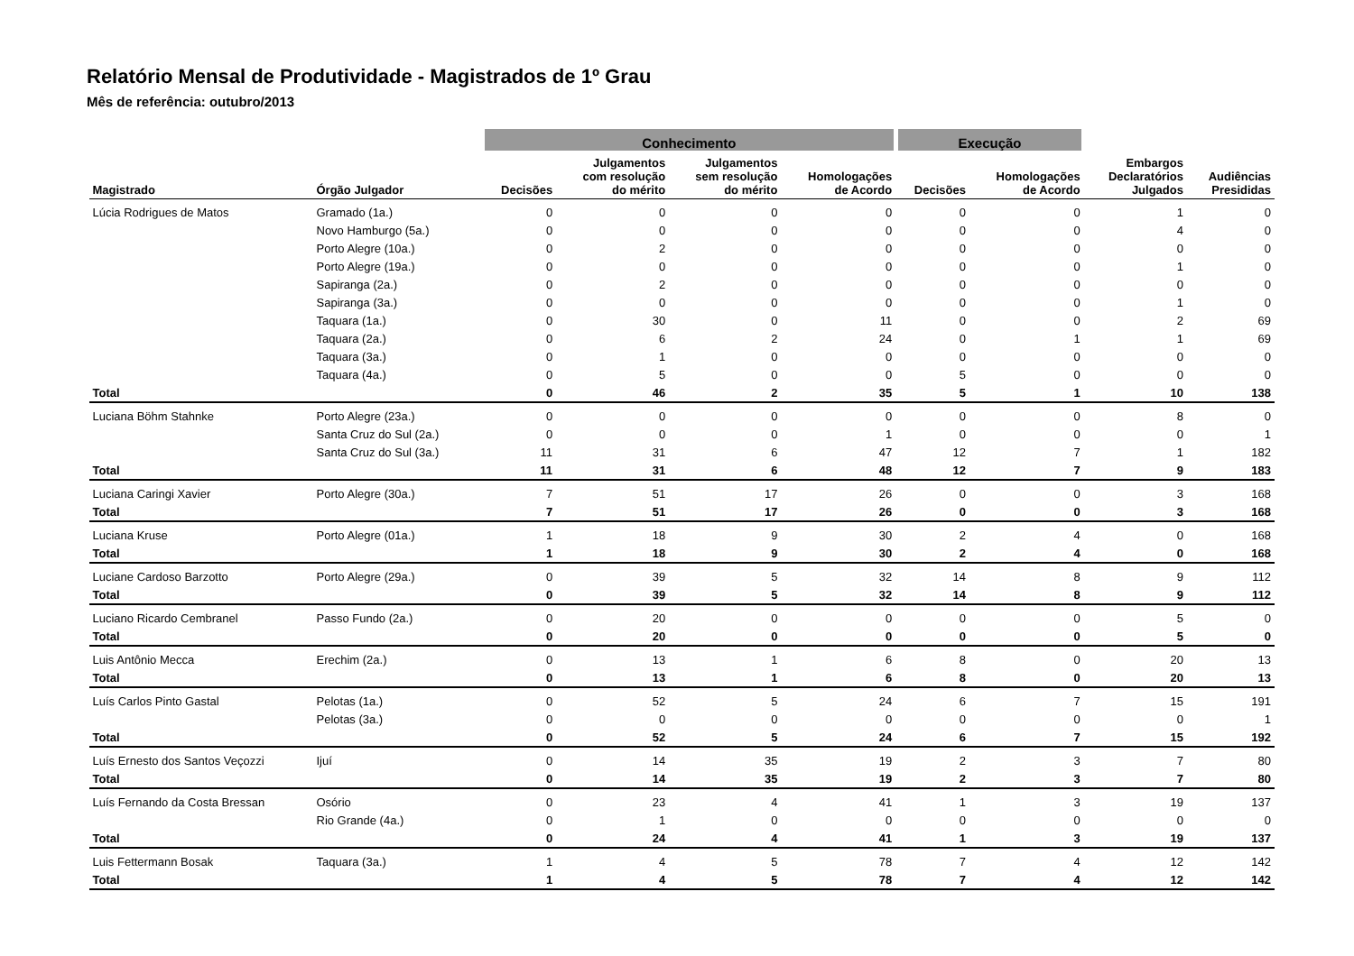Relatório Mensal de Produtividade - Magistrados de 1º Grau
Mês de referência: outubro/2013
| | | Conhecimento | | | | Execução | | | |
| --- | --- | --- | --- | --- | --- | --- | --- | --- | --- |
| Magistrado | Órgão Julgador | Decisões | Julgamentos com resolução do mérito | Julgamentos sem resolução do mérito | Homologações de Acordo | Decisões | Homologações de Acordo | Embargos Declaratórios Julgados | Audiências Presididas |
| Lúcia Rodrigues de Matos | Gramado (1a.) | 0 | 0 | 0 | 0 | 0 | 0 | 1 | 0 |
| | Novo Hamburgo (5a.) | 0 | 0 | 0 | 0 | 0 | 0 | 4 | 0 |
| | Porto Alegre (10a.) | 0 | 2 | 0 | 0 | 0 | 0 | 0 | 0 |
| | Porto Alegre (19a.) | 0 | 0 | 0 | 0 | 0 | 0 | 1 | 0 |
| | Sapiranga (2a.) | 0 | 2 | 0 | 0 | 0 | 0 | 0 | 0 |
| | Sapiranga (3a.) | 0 | 0 | 0 | 0 | 0 | 0 | 1 | 0 |
| | Taquara (1a.) | 0 | 30 | 0 | 11 | 0 | 0 | 2 | 69 |
| | Taquara (2a.) | 0 | 6 | 2 | 24 | 0 | 1 | 1 | 69 |
| | Taquara (3a.) | 0 | 1 | 0 | 0 | 0 | 0 | 0 | 0 |
| | Taquara (4a.) | 0 | 5 | 0 | 0 | 5 | 0 | 0 | 0 |
| Total | | 0 | 46 | 2 | 35 | 5 | 1 | 10 | 138 |
| Luciana Böhm Stahnke | Porto Alegre (23a.) | 0 | 0 | 0 | 0 | 0 | 0 | 8 | 0 |
| | Santa Cruz do Sul (2a.) | 0 | 0 | 0 | 1 | 0 | 0 | 0 | 1 |
| | Santa Cruz do Sul (3a.) | 11 | 31 | 6 | 47 | 12 | 7 | 1 | 182 |
| Total | | 11 | 31 | 6 | 48 | 12 | 7 | 9 | 183 |
| Luciana Caringi Xavier | Porto Alegre (30a.) | 7 | 51 | 17 | 26 | 0 | 0 | 3 | 168 |
| Total | | 7 | 51 | 17 | 26 | 0 | 0 | 3 | 168 |
| Luciana Kruse | Porto Alegre (01a.) | 1 | 18 | 9 | 30 | 2 | 4 | 0 | 168 |
| Total | | 1 | 18 | 9 | 30 | 2 | 4 | 0 | 168 |
| Luciane Cardoso Barzotto | Porto Alegre (29a.) | 0 | 39 | 5 | 32 | 14 | 8 | 9 | 112 |
| Total | | 0 | 39 | 5 | 32 | 14 | 8 | 9 | 112 |
| Luciano Ricardo Cembranel | Passo Fundo (2a.) | 0 | 20 | 0 | 0 | 0 | 0 | 5 | 0 |
| Total | | 0 | 20 | 0 | 0 | 0 | 0 | 5 | 0 |
| Luis Antônio Mecca | Erechim (2a.) | 0 | 13 | 1 | 6 | 8 | 0 | 20 | 13 |
| Total | | 0 | 13 | 1 | 6 | 8 | 0 | 20 | 13 |
| Luís Carlos Pinto Gastal | Pelotas (1a.) | 0 | 52 | 5 | 24 | 6 | 7 | 15 | 191 |
| | Pelotas (3a.) | 0 | 0 | 0 | 0 | 0 | 0 | 0 | 1 |
| Total | | 0 | 52 | 5 | 24 | 6 | 7 | 15 | 192 |
| Luís Ernesto dos Santos Veçozzi | Ijuí | 0 | 14 | 35 | 19 | 2 | 3 | 7 | 80 |
| Total | | 0 | 14 | 35 | 19 | 2 | 3 | 7 | 80 |
| Luís Fernando da Costa Bressan | Osório | 0 | 23 | 4 | 41 | 1 | 3 | 19 | 137 |
| | Rio Grande (4a.) | 0 | 1 | 0 | 0 | 0 | 0 | 0 | 0 |
| Total | | 0 | 24 | 4 | 41 | 1 | 3 | 19 | 137 |
| Luis Fettermann Bosak | Taquara (3a.) | 1 | 4 | 5 | 78 | 7 | 4 | 12 | 142 |
| Total | | 1 | 4 | 5 | 78 | 7 | 4 | 12 | 142 |